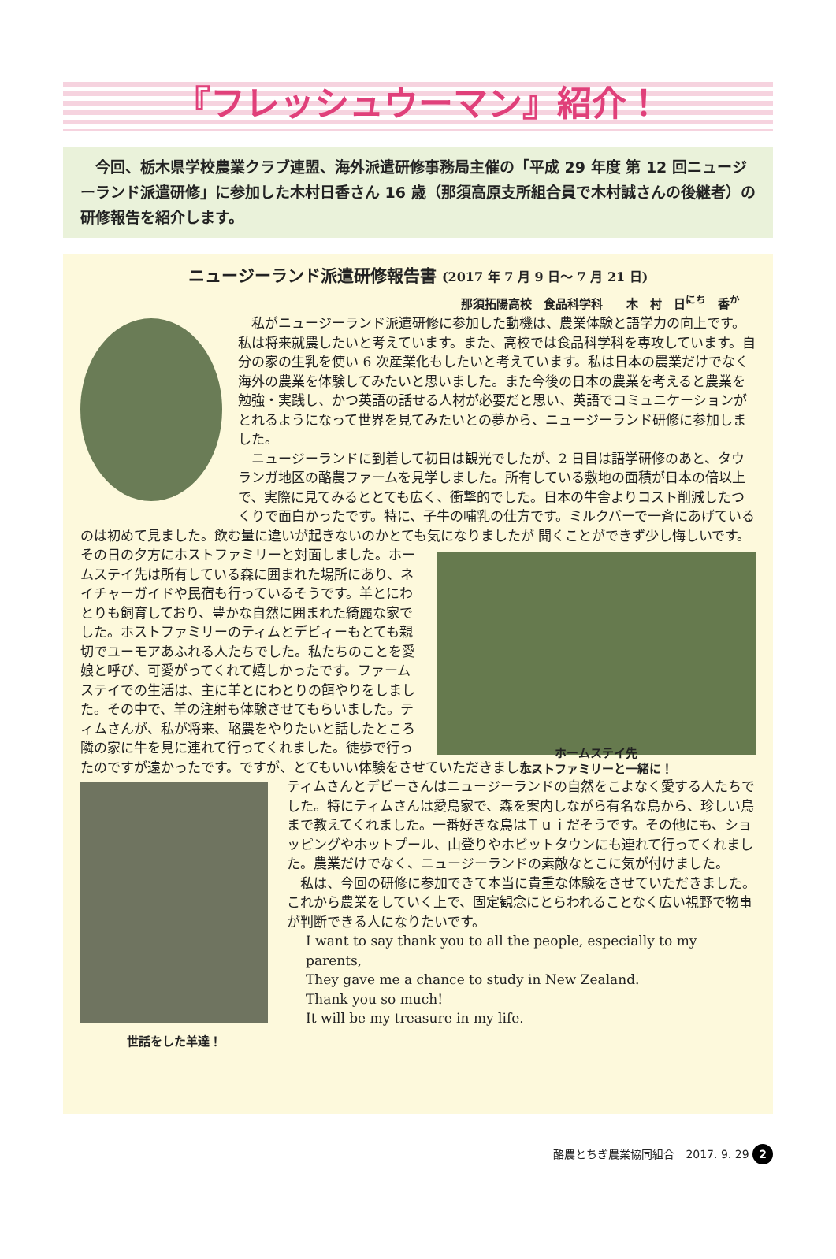『フレッシュウーマン』紹介！
　今回、栃木県学校農業クラブ連盟、海外派遣研修事務局主催の「平成 29 年度 第 12 回ニュージーランド派遣研修」に参加した木村日香さん 16 歳（那須高原支所組合員で木村誠さんの後継者）の研修報告を紹介します。
ニュージーランド派遣研修報告書 (2017 年 7 月 9 日～ 7 月 21 日)
那須拓陽高校　食品科学科　　木　村　日<sup>にち</sup>　香<sup>か</sup>
私がニュージーランド派遣研修に参加した動機は、農業体験と語学力の向上です。私は将来就農したいと考えています。また、高校では食品科学科を専攻しています。自分の家の生乳を使い 6 次産業化もしたいと考えています。私は日本の農業だけでなく海外の農業を体験してみたいと思いました。また今後の日本の農業を考えると農業を勉強・実践し、かつ英語の話せる人材が必要だと思い、英語でコミュニケーションがとれるようになって世界を見てみたいとの夢から、ニュージーランド研修に参加しました。
ニュージーランドに到着して初日は観光でしたが、2 日目は語学研修のあと、タウランガ地区の酪農ファームを見学しました。所有している敷地の面積が日本の倍以上で、実際に見てみるととても広く、衝撃的でした。日本の牛舎よりコスト削減したつくりで面白かったです。特に、子牛の哺乳の仕方です。ミルクバーで一斉にあげているのは初めて見ました。飲む量に違いが起きないのかとても気になりましたが 聞くことができず少し悔しいです。その日の夕方にホストファミリーと対面しました。ホームステイ先は所有している森に囲まれた場所にあり、ネイチャーガイドや民宿も行っているそうです。羊とにわとりも飼育しており、豊かな自然に囲まれた綺麗な家でした。ホストファミリーのティムとデビィーもとても親切でユーモアあふれる人たちでした。私たちのことを愛娘と呼び、可愛がってくれて嬉しかったです。ファームステイでの生活は、主に羊とにわとりの餌やりをしました。その中で、羊の注射も体験させてもらいました。ティムさんが、私が将来、酪農をやりたいと話したところ隣の家に牛を見に連れて行ってくれました。徒歩で行ったのですが遠かったです。ですが、とてもいい体験をさせていただきました。
ホームステイ先
ホストファミリーと一緒に！
世話をした羊達！
ティムさんとデビーさんはニュージーランドの自然をこよなく愛する人たちでした。特にティムさんは愛鳥家で、森を案内しながら有名な鳥から、珍しい鳥まで教えてくれました。一番好きな鳥はＴｕｉだそうです。その他にも、ショッピングやホットプール、山登りやホビットタウンにも連れて行ってくれました。農業だけでなく、ニュージーランドの素敵なとこに気が付けました。
私は、今回の研修に参加できて本当に貴重な体験をさせていただきました。これから農業をしていく上で、固定観念にとらわれることなく広い視野で物事が判断できる人になりたいです。
I want to say thank you to all the people, especially to my parents,
They gave me a chance to study in New Zealand.
Thank you so much!
It will be my treasure in my life.
酪農とちぎ農業協同組合　2017. 9. 29 2